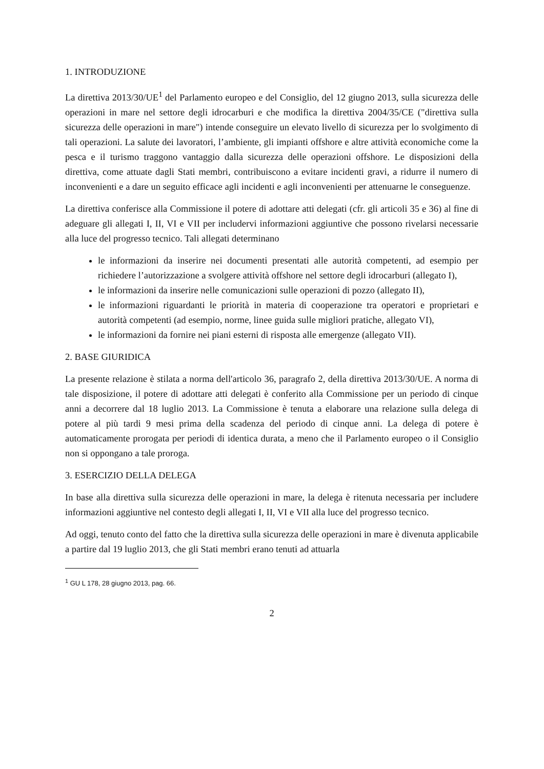1. INTRODUZIONE
La direttiva 2013/30/UE<sup>1</sup> del Parlamento europeo e del Consiglio, del 12 giugno 2013, sulla sicurezza delle operazioni in mare nel settore degli idrocarburi e che modifica la direttiva 2004/35/CE ("direttiva sulla sicurezza delle operazioni in mare") intende conseguire un elevato livello di sicurezza per lo svolgimento di tali operazioni. La salute dei lavoratori, l’ambiente, gli impianti offshore e altre attività economiche come la pesca e il turismo traggono vantaggio dalla sicurezza delle operazioni offshore. Le disposizioni della direttiva, come attuate dagli Stati membri, contribuiscono a evitare incidenti gravi, a ridurre il numero di inconvenienti e a dare un seguito efficace agli incidenti e agli inconvenienti per attenuarne le conseguenze.
La direttiva conferisce alla Commissione il potere di adottare atti delegati (cfr. gli articoli 35 e 36) al fine di adeguare gli allegati I, II, VI e VII per includervi informazioni aggiuntive che possono rivelarsi necessarie alla luce del progresso tecnico. Tali allegati determinano
le informazioni da inserire nei documenti presentati alle autorità competenti, ad esempio per richiedere l’autorizzazione a svolgere attività offshore nel settore degli idrocarburi (allegato I),
le informazioni da inserire nelle comunicazioni sulle operazioni di pozzo (allegato II),
le informazioni riguardanti le priorità in materia di cooperazione tra operatori e proprietari e autorità competenti (ad esempio, norme, linee guida sulle migliori pratiche, allegato VI),
le informazioni da fornire nei piani esterni di risposta alle emergenze (allegato VII).
2. BASE GIURIDICA
La presente relazione è stilata a norma dell'articolo 36, paragrafo 2, della direttiva 2013/30/UE. A norma di tale disposizione, il potere di adottare atti delegati è conferito alla Commissione per un periodo di cinque anni a decorrere dal 18 luglio 2013. La Commissione è tenuta a elaborare una relazione sulla delega di potere al più tardi 9 mesi prima della scadenza del periodo di cinque anni. La delega di potere è automaticamente prorogata per periodi di identica durata, a meno che il Parlamento europeo o il Consiglio non si oppongano a tale proroga.
3. ESERCIZIO DELLA DELEGA
In base alla direttiva sulla sicurezza delle operazioni in mare, la delega è ritenuta necessaria per includere informazioni aggiuntive nel contesto degli allegati I, II, VI e VII alla luce del progresso tecnico.
Ad oggi, tenuto conto del fatto che la direttiva sulla sicurezza delle operazioni in mare è divenuta applicabile a partire dal 19 luglio 2013, che gli Stati membri erano tenuti ad attuarla
<sup>1</sup> GU L 178, 28 giugno 2013, pag. 66.
2